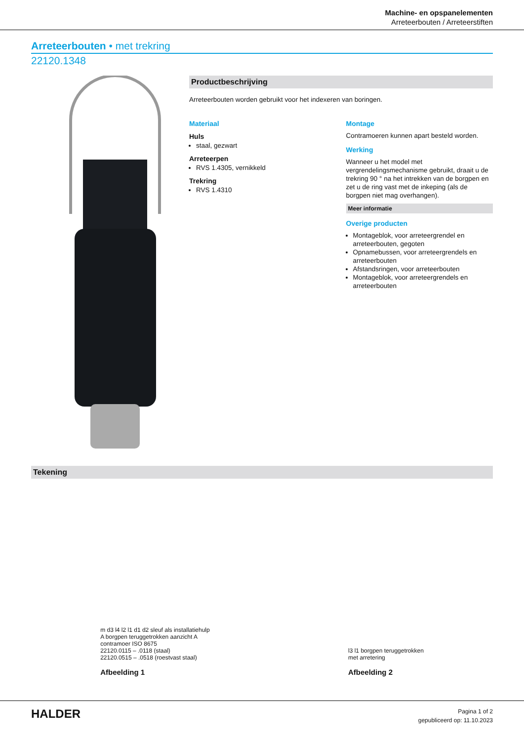Machine- en opspanelementen
Arreteerbouten / Arreteerstiften
Arreteerbouten • met trekring
22120.1348
Productbeschrijving
Arreteerbouten worden gebruikt voor het indexeren van boringen.
Materiaal
Huls
staal, gezwart
Arreteerpen
RVS 1.4305, vernikkeld
Trekring
RVS 1.4310
Montage
Contramoeren kunnen apart besteld worden.
Werking
Wanneer u het model met vergrendelingsmechanisme gebruikt, draait u de trekring 90 ° na het intrekken van de borgpen en zet u de ring vast met de inkeping (als de borgpen niet mag overhangen).
Meer informatie
Overige producten
Montageblok, voor arreteergrendel en arreteerbouten, gegoten
Opnamebussen, voor arreteergrendels en arreteerbouten
Afstandsringen, voor arreteerbouten
Montageblok, voor arreteergrendels en arreteerbouten
Tekening
m d3 l4 l2 l1 d1 d2 sleuf als installatiehulp
A borgpen teruggetrokken aanzicht A
contramoer ISO 8675
22120.0115 – .0118 (staal)
22120.0515 – .0518 (roestvast staal)
Afbeelding 1
l3 l1 borgpen teruggetrokken
met arretering
Afbeelding 2
HALDER
Pagina 1 of 2
gepubliceerd op: 11.10.2023